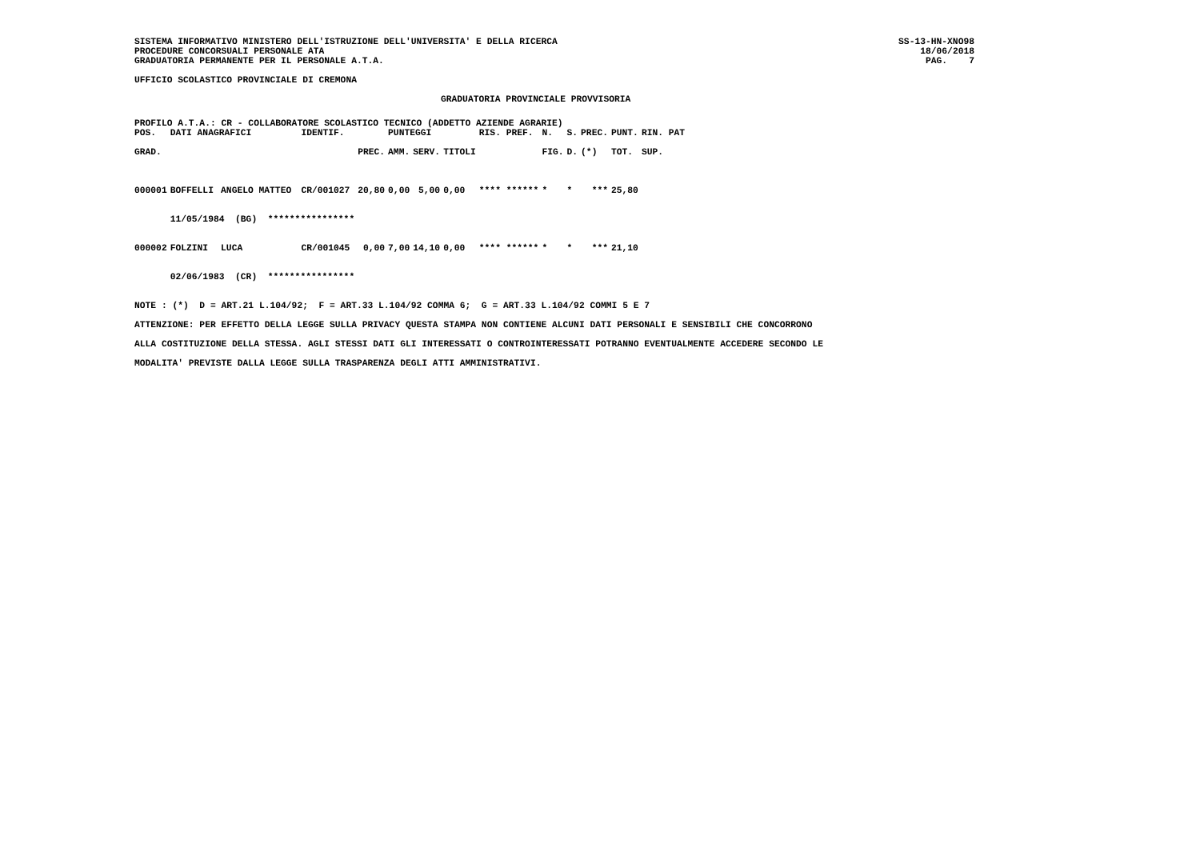SISTEMA INFORMATIVO MINISTERO DELL'ISTRUZIONE DELL'UNIVERSITA' E DELLA RICERCA
PROCEDURE CONCORSUALI PERSONALE ATA
GRADUATORIA PERMANENTE PER IL PERSONALE A.T.A.
SS-13-HN-XNO98
18/06/2018
PAG. 7
UFFICIO SCOLASTICO PROVINCIALE DI CREMONA
GRADUATORIA PROVINCIALE PROVVISORIA
PROFILO A.T.A.: CR - COLLABORATORE SCOLASTICO TECNICO (ADDETTO AZIENDE AGRARIE)
| POS. | DATI ANAGRAFICI | | IDENTIF. | | PUNTEGGI | | | RIS. PREF. | N. | S. | PREC. | PUNT. | RIN. PAT |
| --- | --- | --- | --- | --- | --- | --- | --- | --- | --- | --- | --- | --- | --- |
| GRAD. | | | | PREC. | AMM. | SERV. | TITOLI | | FIG. | D. | (*) | TOT. | SUP. |
| 000001 | BOFFELLI | ANGELO MATTEO | CR/001027 | 20,80 | 0,00 | 5,00 | 0,00 | **** ****** | * | * | *** | 25,80 | |
| | 11/05/1984 (BG) **************** | | | | | | | | | | | | |
| 000002 | FOLZINI | LUCA | CR/001045 | 0,00 | 7,00 | 14,10 | 0,00 | **** ****** | * | * | *** | 21,10 | |
| | 02/06/1983 (CR) **************** | | | | | | | | | | | | |
NOTE : (*) D = ART.21 L.104/92; F = ART.33 L.104/92 COMMA 6; G = ART.33 L.104/92 COMMI 5 E 7
ATTENZIONE: PER EFFETTO DELLA LEGGE SULLA PRIVACY QUESTA STAMPA NON CONTIENE ALCUNI DATI PERSONALI E SENSIBILI CHE CONCORRONO
ALLA COSTITUZIONE DELLA STESSA. AGLI STESSI DATI GLI INTERESSATI O CONTROINTERESSATI POTRANNO EVENTUALMENTE ACCEDERE SECONDO LE
MODALITA' PREVISTE DALLA LEGGE SULLA TRASPARENZA DEGLI ATTI AMMINISTRATIVI.